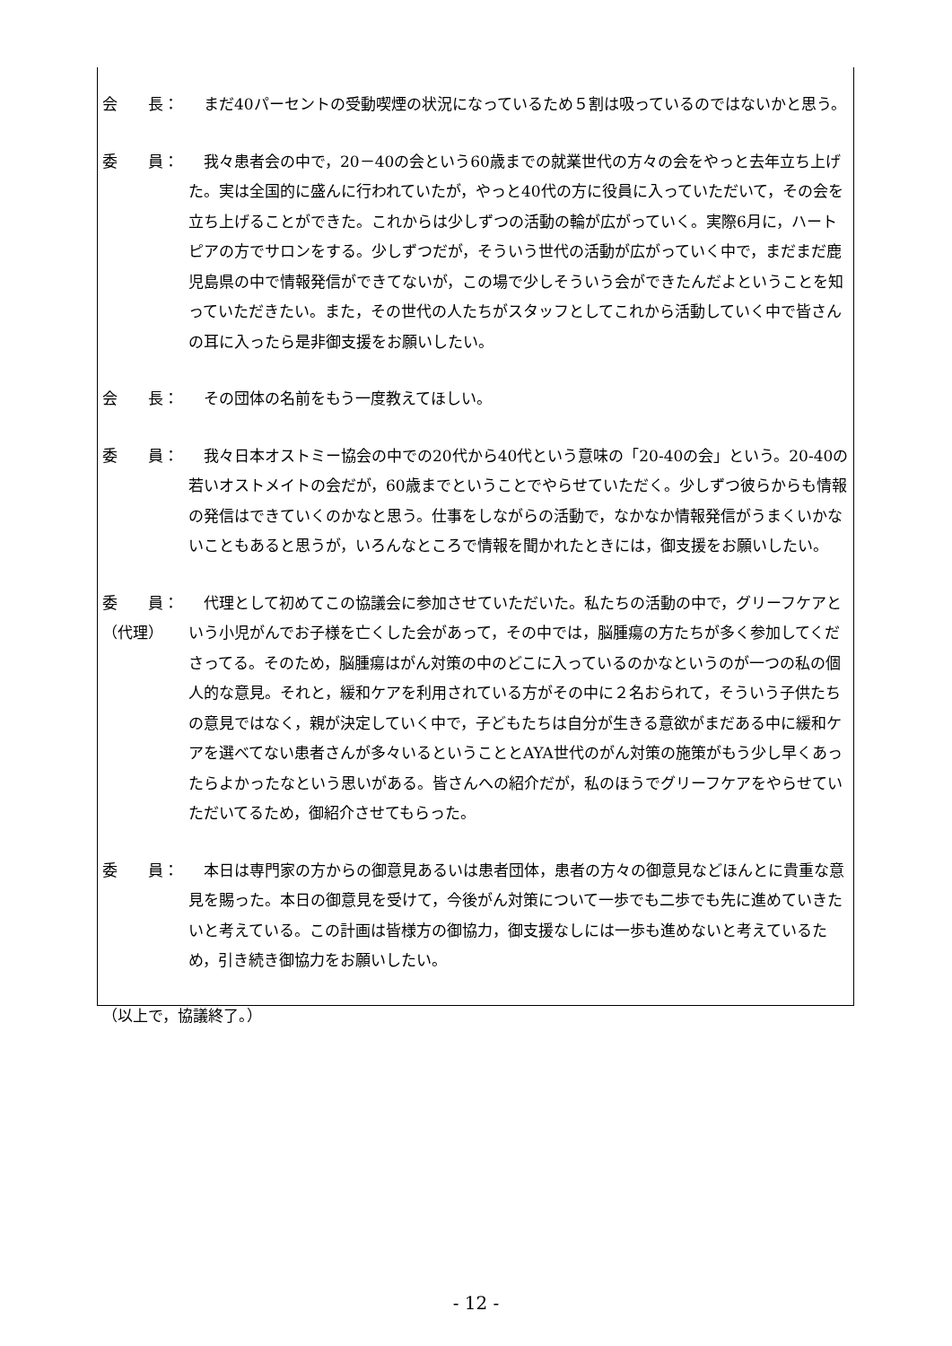会　　長： まだ40パーセントの受動喫煙の状況になっているため５割は吸っているのではないかと思う。
委　　員： 我々患者会の中で，20－40の会という60歳までの就業世代の方々の会をやっと去年立ち上げた。実は全国的に盛んに行われていたが，やっと40代の方に役員に入っていただいて，その会を立ち上げることができた。これからは少しずつの活動の輪が広がっていく。実際6月に，ハートピアの方でサロンをする。少しずつだが，そういう世代の活動が広がっていく中で，まだまだ鹿児島県の中で情報発信ができてないが，この場で少しそういう会ができたんだよということを知っていただきたい。また，その世代の人たちがスタッフとしてこれから活動していく中で皆さんの耳に入ったら是非御支援をお願いしたい。
会　　長： その団体の名前をもう一度教えてほしい。
委　　員： 我々日本オストミー協会の中での20代から40代という意味の「20-40の会」という。20-40の若いオストメイトの会だが，60歳までということでやらせていただく。少しずつ彼らからも情報の発信はできていくのかなと思う。仕事をしながらの活動で，なかなか情報発信がうまくいかないこともあると思うが，いろんなところで情報を聞かれたときには，御支援をお願いしたい。
委　　員：
（代理）
代理として初めてこの協議会に参加させていただいた。私たちの活動の中で，グリーフケアという小児がんでお子様を亡くした会があって，その中では，脳腫瘍の方たちが多く参加してくださってる。そのため，脳腫瘍はがん対策の中のどこに入っているのかなというのが一つの私の個人的な意見。それと，緩和ケアを利用されている方がその中に２名おられて，そういう子供たちの意見ではなく，親が決定していく中で，子どもたちは自分が生きる意欲がまだある中に緩和ケアを選べてない患者さんが多々いるということとAYA世代のがん対策の施策がもう少し早くあったらよかったなという思いがある。皆さんへの紹介だが，私のほうでグリーフケアをやらせていただいてるため，御紹介させてもらった。
委　　員： 本日は専門家の方からの御意見あるいは患者団体，患者の方々の御意見などほんとに貴重な意見を賜った。本日の御意見を受けて，今後がん対策について一歩でも二歩でも先に進めていきたいと考えている。この計画は皆様方の御協力，御支援なしには一歩も進めないと考えているため，引き続き御協力をお願いしたい。
（以上で，協議終了。）
- 12 -